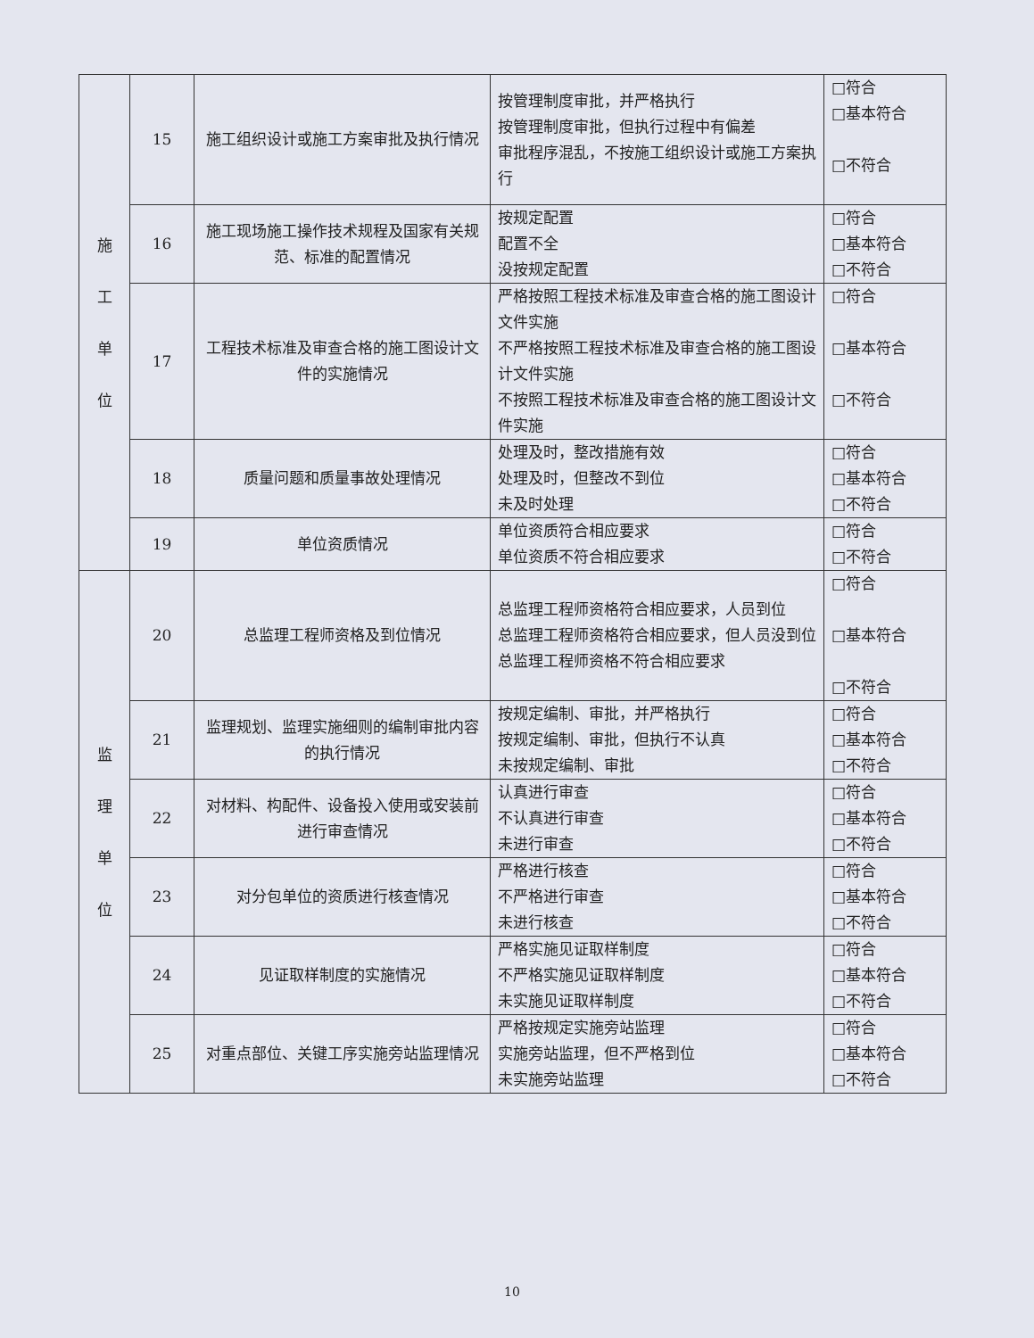| 施 工 单 位 | 15 | 施工组织设计或施工方案审批及执行情况 | 按管理制度审批，并严格执行 按管理制度审批，但执行过程中有偏差 审批程序混乱，不按施工组织设计或施工方案执行 | □符合 □基本符合 □不符合 |
| | 16 | 施工现场施工操作技术规程及国家有关规范、标准的配置情况 | 按规定配置 配置不全 没按规定配置 | □符合 □基本符合 □不符合 |
| | 17 | 工程技术标准及审查合格的施工图设计文件的实施情况 | 严格按照工程技术标准及审查合格的施工图设计文件实施 不严格按照工程技术标准及审查合格的施工图设计文件实施 不按照工程技术标准及审查合格的施工图设计文件实施 | □符合 □基本符合 □不符合 |
| | 18 | 质量问题和质量事故处理情况 | 处理及时，整改措施有效 处理及时，但整改不到位 未及时处理 | □符合 □基本符合 □不符合 |
| | 19 | 单位资质情况 | 单位资质符合相应要求 单位资质不符合相应要求 | □符合 □不符合 |
| 监 理 单 位 | 20 | 总监理工程师资格及到位情况 | 总监理工程师资格符合相应要求，人员到位 总监理工程师资格符合相应要求，但人员没到位 总监理工程师资格不符合相应要求 | □符合 □基本符合 □不符合 |
| | 21 | 监理规划、监理实施细则的编制审批内容的执行情况 | 按规定编制、审批，并严格执行 按规定编制、审批，但执行不认真 未按规定编制、审批 | □符合 □基本符合 □不符合 |
| | 22 | 对材料、构配件、设备投入使用或安装前进行审查情况 | 认真进行审查 不认真进行审查 未进行审查 | □符合 □基本符合 □不符合 |
| | 23 | 对分包单位的资质进行核查情况 | 严格进行核查 不严格进行审查 未进行核查 | □符合 □基本符合 □不符合 |
| | 24 | 见证取样制度的实施情况 | 严格实施见证取样制度 不严格实施见证取样制度 未实施见证取样制度 | □符合 □基本符合 □不符合 |
| | 25 | 对重点部位、关键工序实施旁站监理情况 | 严格按规定实施旁站监理 实施旁站监理，但不严格到位 未实施旁站监理 | □符合 □基本符合 □不符合 |
10